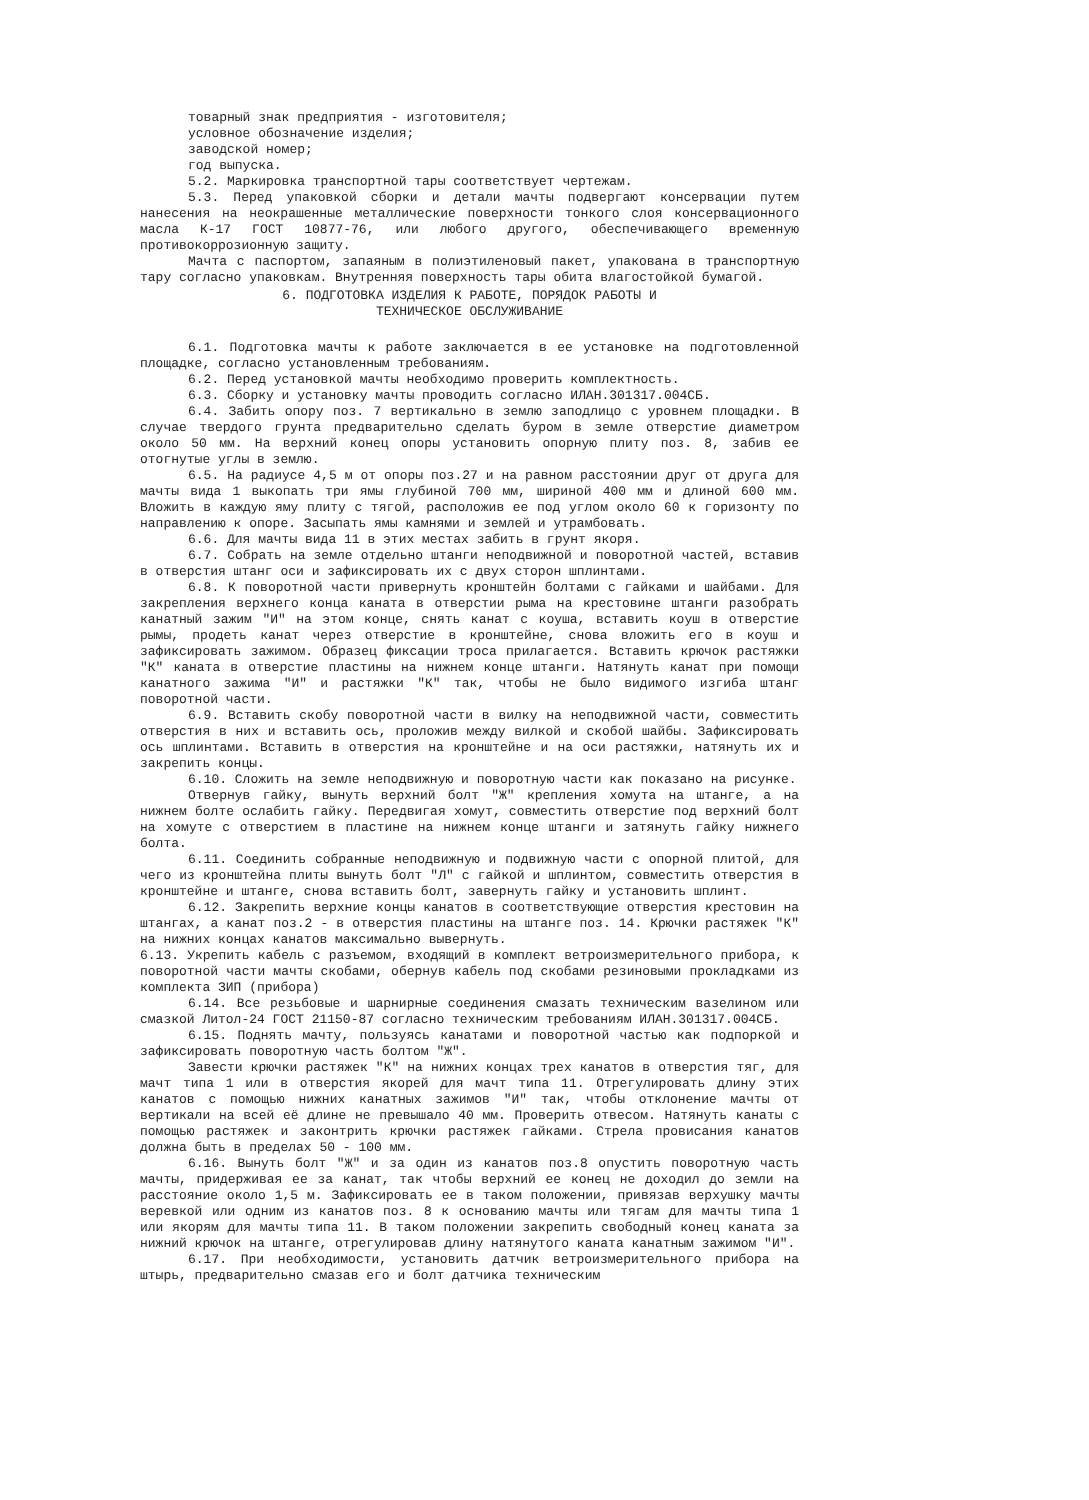товарный знак предприятия - изготовителя;
условное обозначение изделия;
заводской номер;
год выпуска.
5.2. Маркировка транспортной тары соответствует чертежам.
5.3. Перед упаковкой сборки и детали мачты подвергают консервации путем нанесения на неокрашенные металлические поверхности тонкого слоя консервационного масла К-17 ГОСТ 10877-76, или любого другого, обеспечивающего временную противокоррозионную защиту.
Мачта с паспортом, запаяным в полиэтиленовый пакет, упакована в транспортную тару согласно упаковкам. Внутренняя поверхность тары обита влагостойкой бумагой.
6. ПОДГОТОВКА ИЗДЕЛИЯ К РАБОТЕ, ПОРЯДОК РАБОТЫ И
ТЕХНИЧЕСКОЕ ОБСЛУЖИВАНИЕ
6.1. Подготовка мачты к работе заключается в ее установке на подготовленной площадке, согласно установленным требованиям.
6.2. Перед установкой мачты необходимо проверить комплектность.
6.3. Сборку и установку мачты проводить согласно ИЛАН.301317.004СБ.
6.4. Забить опору поз. 7 вертикально в землю заподлицо с уровнем площадки. В случае твердого грунта предварительно сделать буром в земле отверстие диаметром около 50 мм. На верхний конец опоры установить опорную плиту поз. 8, забив ее отогнутые углы в землю.
6.5. На радиусе 4,5 м от опоры поз.27 и на равном расстоянии друг от друга для мачты вида 1 выкопать три ямы глубиной 700 мм, шириной 400 мм и длиной 600 мм. Вложить в каждую яму плиту с тягой, расположив ее под углом около 60 к горизонту по направлению к опоре. Засыпать ямы камнями и землей и утрамбовать.
6.6. Для мачты вида 11 в этих местах забить в грунт якоря.
6.7. Собрать на земле отдельно штанги неподвижной и поворотной частей, вставив в отверстия штанг оси и зафиксировать их с двух сторон шплинтами.
6.8. К поворотной части привернуть кронштейн болтами с гайками и шайбами. Для закрепления верхнего конца каната в отверстии рыма на крестовине штанги разобрать канатный зажим "И" на этом конце, снять канат с коуша, вставить коуш в отверстие рымы, продеть канат через отверстие в кронштейне, снова вложить его в коуш и зафиксировать зажимом. Образец фиксации троса прилагается. Вставить крючок растяжки "К" каната в отверстие пластины на нижнем конце штанги. Натянуть канат при помощи канатного зажима "И" и растяжки "К" так, чтобы не было видимого изгиба штанг поворотной части.
6.9. Вставить скобу поворотной части в вилку на неподвижной части, совместить отверстия в них и вставить ось, проложив между вилкой и скобой шайбы. Зафиксировать ось шплинтами. Вставить в отверстия на кронштейне и на оси растяжки, натянуть их и закрепить концы.
6.10. Сложить на земле неподвижную и поворотную части как показано на рисунке.
Отвернув гайку, вынуть верхний болт "Ж" крепления хомута на штанге, а на нижнем болте ослабить гайку. Передвигая хомут, совместить отверстие под верхний болт на хомуте с отверстием в пластине на нижнем конце штанги и затянуть гайку нижнего болта.
6.11. Соединить собранные неподвижную и подвижную части с опорной плитой, для чего из кронштейна плиты вынуть болт "Л" с гайкой и шплинтом, совместить отверстия в кронштейне и штанге, снова вставить болт, завернуть гайку и установить шплинт.
6.12. Закрепить верхние концы канатов в соответствующие отверстия крестовин на штангах, а канат поз.2 - в отверстия пластины на штанге поз. 14. Крючки растяжек "К" на нижних концах канатов максимально вывернуть.
6.13. Укрепить кабель с разъемом, входящий в комплект ветроизмерительного прибора, к поворотной части мачты скобами, обернув кабель под скобами резиновыми прокладками из комплекта ЗИП (прибора)
6.14. Все резьбовые и шарнирные соединения смазать техническим вазелином или смазкой Литол-24 ГОСТ 21150-87 согласно техническим требованиям ИЛАН.301317.004СБ.
6.15. Поднять мачту, пользуясь канатами и поворотной частью как подпоркой и зафиксировать поворотную часть болтом "Ж".
Завести крючки растяжек "К" на нижних концах трех канатов в отверстия тяг, для мачт типа 1 или в отверстия якорей для мачт типа 11. Отрегулировать длину этих канатов с помощью нижних канатных зажимов "И" так, чтобы отклонение мачты от вертикали на всей её длине не превышало 40 мм. Проверить отвесом. Натянуть канаты с помощью растяжек и законтрить крючки растяжек гайками. Стрела провисания канатов должна быть в пределах 50 - 100 мм.
6.16. Вынуть болт "Ж" и за один из канатов поз.8 опустить поворотную часть мачты, придерживая ее за канат, так чтобы верхний ее конец не доходил до земли на расстояние около 1,5 м. Зафиксировать ее в таком положении, привязав верхушку мачты веревкой или одним из канатов поз. 8 к основанию мачты или тягам для мачты типа 1 или якорям для мачты типа 11. В таком положении закрепить свободный конец каната за нижний крючок на штанге, отрегулировав длину натянутого каната канатным зажимом "И".
6.17. При необходимости, установить датчик ветроизмерительного прибора на штырь, предварительно смазав его и болт датчика техническим